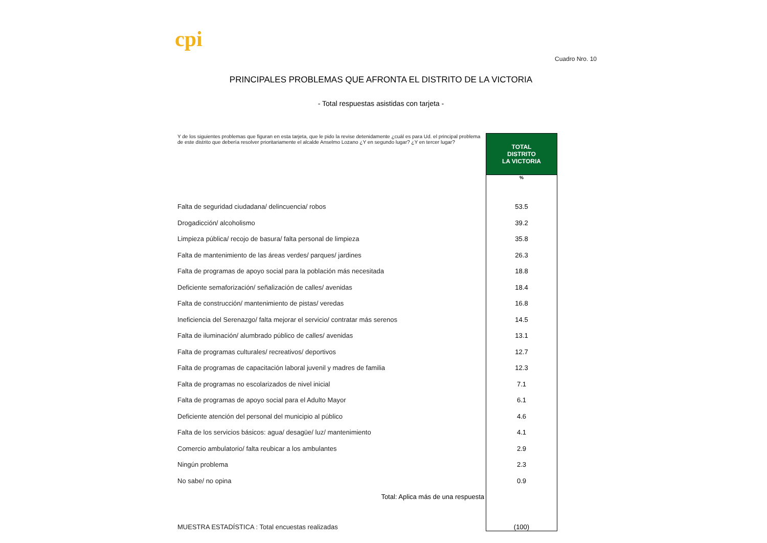cpi
Cuadro Nro. 10
PRINCIPALES PROBLEMAS QUE AFRONTA EL DISTRITO DE LA VICTORIA
- Total respuestas asistidas con tarjeta -
| Y de los siguientes problemas que figuran en esta tarjeta, que le pido la revise detenidamente ¿cuál es para Ud. el principal problema de este distrito que debería resolver prioritariamente el alcalde Anselmo Lozano ¿Y en segundo lugar? ¿Y en tercer lugar? | TOTAL DISTRITO LA VICTORIA |
| | % |
| Falta de seguridad ciudadana/ delincuencia/ robos | 53.5 |
| Drogadicción/ alcoholismo | 39.2 |
| Limpieza pública/ recojo de basura/ falta personal de limpieza | 35.8 |
| Falta de mantenimiento de las áreas verdes/ parques/ jardines | 26.3 |
| Falta de programas de apoyo social para la población más necesitada | 18.8 |
| Deficiente semaforización/ señalización de calles/ avenidas | 18.4 |
| Falta de construcción/ mantenimiento de pistas/ veredas | 16.8 |
| Ineficiencia del Serenazgo/ falta mejorar el servicio/ contratar más serenos | 14.5 |
| Falta de iluminación/ alumbrado público de calles/ avenidas | 13.1 |
| Falta de programas culturales/ recreativos/ deportivos | 12.7 |
| Falta de programas de capacitación laboral juvenil y madres de familia | 12.3 |
| Falta de programas no escolarizados de nivel inicial | 7.1 |
| Falta de programas de apoyo social para el Adulto Mayor | 6.1 |
| Deficiente atención del personal del municipio al público | 4.6 |
| Falta de los servicios básicos: agua/ desagüe/ luz/ mantenimiento | 4.1 |
| Comercio ambulatorio/ falta reubicar a los ambulantes | 2.9 |
| Ningún problema | 2.3 |
| No sabe/ no opina | 0.9 |
| Total: Aplica más de una respuesta | |
| MUESTRA ESTADÍSTICA : Total encuestas realizadas | (100) |